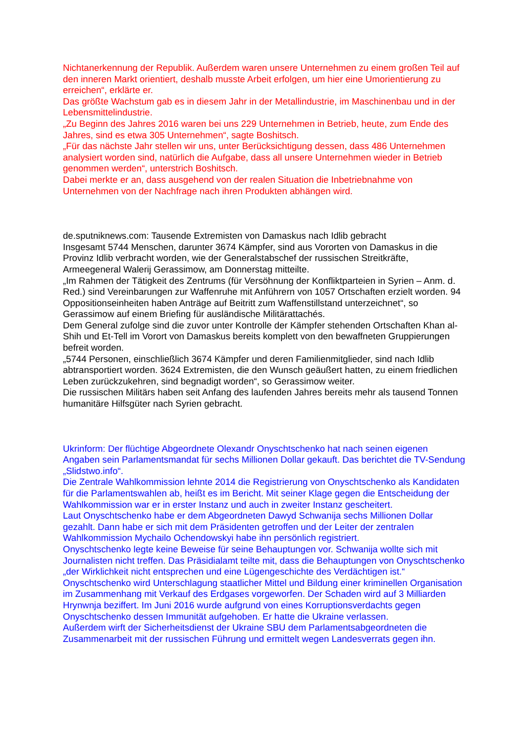Nichtanerkennung der Republik. Außerdem waren unsere Unternehmen zu einem großen Teil auf den inneren Markt orientiert, deshalb musste Arbeit erfolgen, um hier eine Umorientierung zu erreichen“, erklärte er.
Das größte Wachstum gab es in diesem Jahr in der Metallindustrie, im Maschinenbau und in der Lebensmittelindustrie.
„Zu Beginn des Jahres 2016 waren bei uns 229 Unternehmen in Betrieb, heute, zum Ende des Jahres, sind es etwa 305 Unternehmen“, sagte Boshitsch.
„Für das nächste Jahr stellen wir uns, unter Berücksichtigung dessen, dass 486 Unternehmen analysiert worden sind, natürlich die Aufgabe, dass all unsere Unternehmen wieder in Betrieb genommen werden“, unterstrich Boshitsch.
Dabei merkte er an, dass ausgehend von der realen Situation die Inbetriebnahme von Unternehmen von der Nachfrage nach ihren Produkten abhängen wird.
de.sputniknews.com: Tausende Extremisten von Damaskus nach Idlib gebracht
Insgesamt 5744 Menschen, darunter 3674 Kämpfer, sind aus Vororten von Damaskus in die Provinz Idlib verbracht worden, wie der Generalstabschef der russischen Streitkräfte, Armeegeneral Walerij Gerassimow, am Donnerstag mitteilte.
„Im Rahmen der Tätigkeit des Zentrums (für Versöhnung der Konfliktparteien in Syrien – Anm. d. Red.) sind Vereinbarungen zur Waffenruhe mit Anführern von 1057 Ortschaften erzielt worden. 94 Oppositionseinheiten haben Anträge auf Beitritt zum Waffenstillstand unterzeichnet“, so Gerassimow auf einem Briefing für ausländische Militärattachés.
Dem General zufolge sind die zuvor unter Kontrolle der Kämpfer stehenden Ortschaften Khan al-Shih und Et-Tell im Vorort von Damaskus bereits komplett von den bewaffneten Gruppierungen befreit worden.
„5744 Personen, einschließlich 3674 Kämpfer und deren Familienmitglieder, sind nach Idlib abtransportiert worden. 3624 Extremisten, die den Wunsch geäußert hatten, zu einem friedlichen Leben zurückzukehren, sind begnadigt worden“, so Gerassimow weiter.
Die russischen Militärs haben seit Anfang des laufenden Jahres bereits mehr als tausend Tonnen humanitäre Hilfsgüter nach Syrien gebracht.
Ukrinform: Der flüchtige Abgeordnete Olexandr Onyschtschenko hat nach seinen eigenen Angaben sein Parlamentsmandat für sechs Millionen Dollar gekauft. Das berichtet die TV-Sendung „Slidstwo.info“.
Die Zentrale Wahlkommission lehnte 2014 die Registrierung von Onyschtschenko als Kandidaten für die Parlamentswahlen ab, heißt es im Bericht. Mit seiner Klage gegen die Entscheidung der Wahlkommission war er in erster Instanz und auch in zweiter Instanz gescheitert.
Laut Onyschtschenko habe er dem Abgeordneten Dawyd Schwanija sechs Millionen Dollar gezahlt. Dann habe er sich mit dem Präsidenten getroffen und der Leiter der zentralen Wahlkommission Mychailo Ochendowskyi habe ihn persönlich registriert.
Onyschtschenko legte keine Beweise für seine Behauptungen vor. Schwanija wollte sich mit Journalisten nicht treffen. Das Präsidialamt teilte mit, dass die Behauptungen von Onyschtschenko „der Wirklichkeit nicht entsprechen und eine Lügengeschichte des Verdächtigen ist.“
Onyschtschenko wird Unterschlagung staatlicher Mittel und Bildung einer kriminellen Organisation im Zusammenhang mit Verkauf des Erdgases vorgeworfen. Der Schaden wird auf 3 Milliarden Hrynwnja beziffert. Im Juni 2016 wurde aufgrund von eines Korruptionsverdachts gegen Onyschtschenko dessen Immunität aufgehoben. Er hatte die Ukraine verlassen.
Außerdem wirft der Sicherheitsdienst der Ukraine SBU dem Parlamentsabgeordneten die Zusammenarbeit mit der russischen Führung und ermittelt wegen Landesverrats gegen ihn.